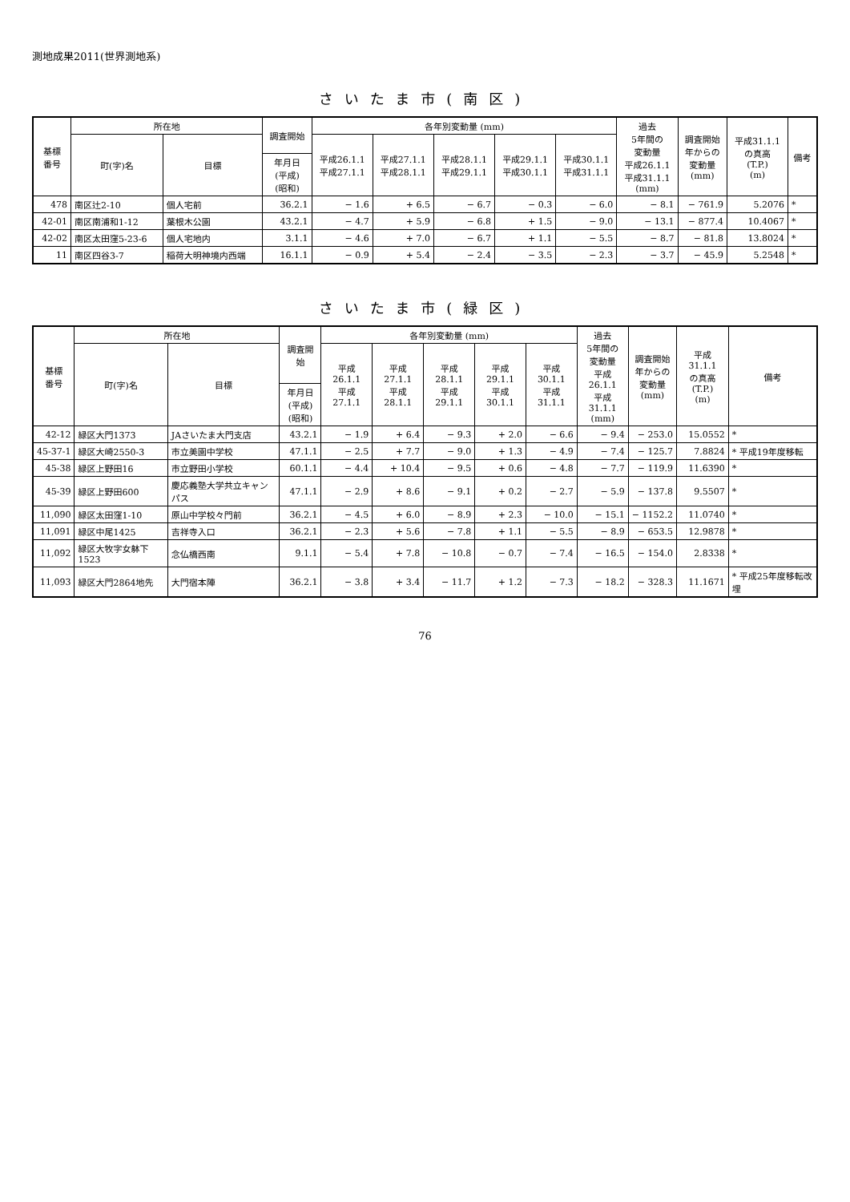測地成果2011(世界測地系)
さいたま市(南区)
| 基標 番号 | 所在地 | | 調査開始 | 各年別変動量 (mm) | | | | | 過去 5年間の 変動量 平成26.1.1 平成31.1.1 (mm) | 調査開始 年からの 変動量 (mm) | 平成31.1.1 の真高 (T.P.) (m) | 備考 |
| --- | --- | --- | --- | --- | --- | --- | --- | --- | --- | --- | --- | --- |
| | 町(字)名 | 目標 | | 平成26.1.1 平成27.1.1 | 平成27.1.1 平成28.1.1 | 平成28.1.1 平成29.1.1 | 平成29.1.1 平成30.1.1 | 平成30.1.1 平成31.1.1 | | | | |
| | | | 年月日 (平成) (昭和) | | | | | | | | | |
| 478 | 南区辻2-10 | 個人宅前 | 36.2.1 | − 1.6 | + 6.5 | − 6.7 | − 0.3 | − 6.0 | − 8.1 | − 761.9 | 5.2076 | * |
| 42-01 | 南区南浦和1-12 | 葉根木公園 | 43.2.1 | − 4.7 | + 5.9 | − 6.8 | + 1.5 | − 9.0 | − 13.1 | − 877.4 | 10.4067 | * |
| 42-02 | 南区太田窪5-23-6 | 個人宅地内 | 3.1.1 | − 4.6 | + 7.0 | − 6.7 | + 1.1 | − 5.5 | − 8.7 | − 81.8 | 13.8024 | * |
| 11 | 南区四谷3-7 | 稲荷大明神境内西端 | 16.1.1 | − 0.9 | + 5.4 | − 2.4 | − 3.5 | − 2.3 | − 3.7 | − 45.9 | 5.2548 | * |
さいたま市(緑区)
| 基標 番号 | 所在地 | | 調査開始 | 各年別変動量 (mm) | | | | | 過去 5年間の 変動量 平成26.1.1 平成31.1.1 (mm) | 調査開始 年からの 変動量 (mm) | 平成31.1.1 の真高 (T.P.) (m) | 備考 |
| --- | --- | --- | --- | --- | --- | --- | --- | --- | --- | --- | --- | --- |
| | 町(字)名 | 目標 | | 平成26.1.1 平成27.1.1 | 平成27.1.1 平成28.1.1 | 平成28.1.1 平成29.1.1 | 平成29.1.1 平成30.1.1 | 平成30.1.1 平成31.1.1 | | | | |
| | | | 年月日 (平成) (昭和) | | | | | | | | | |
| 42-12 | 緑区大門1373 | JAさいたま大門支店 | 43.2.1 | − 1.9 | + 6.4 | − 9.3 | + 2.0 | − 6.6 | − 9.4 | − 253.0 | 15.0552 | * |
| 45-37-1 | 緑区大崎2550-3 | 市立美園中学校 | 47.1.1 | − 2.5 | + 7.7 | − 9.0 | + 1.3 | − 4.9 | − 7.4 | − 125.7 | 7.8824 | * 平成19年度移転 |
| 45-38 | 緑区上野田16 | 市立野田小学校 | 60.1.1 | − 4.4 | + 10.4 | − 9.5 | + 0.6 | − 4.8 | − 7.7 | − 119.9 | 11.6390 | * |
| 45-39 | 緑区上野田600 | 慶応義塾大学共立キャンパス | 47.1.1 | − 2.9 | + 8.6 | − 9.1 | + 0.2 | − 2.7 | − 5.9 | − 137.8 | 9.5507 | * |
| 11,090 | 緑区太田窪1-10 | 原山中学校々門前 | 36.2.1 | − 4.5 | + 6.0 | − 8.9 | + 2.3 | − 10.0 | − 15.1 | − 1152.2 | 11.0740 | * |
| 11,091 | 緑区中尾1425 | 吉祥寺入口 | 36.2.1 | − 2.3 | + 5.6 | − 7.8 | + 1.1 | − 5.5 | − 8.9 | − 653.5 | 12.9878 | * |
| 11,092 | 緑区大牧字女躰下1523 | 念仏橋西南 | 9.1.1 | − 5.4 | + 7.8 | − 10.8 | − 0.7 | − 7.4 | − 16.5 | − 154.0 | 2.8338 | * |
| 11,093 | 緑区大門2864地先 | 大門宿本陣 | 36.2.1 | − 3.8 | + 3.4 | − 11.7 | + 1.2 | − 7.3 | − 18.2 | − 328.3 | 11.1671 | * 平成25年度移転改埋 |
76